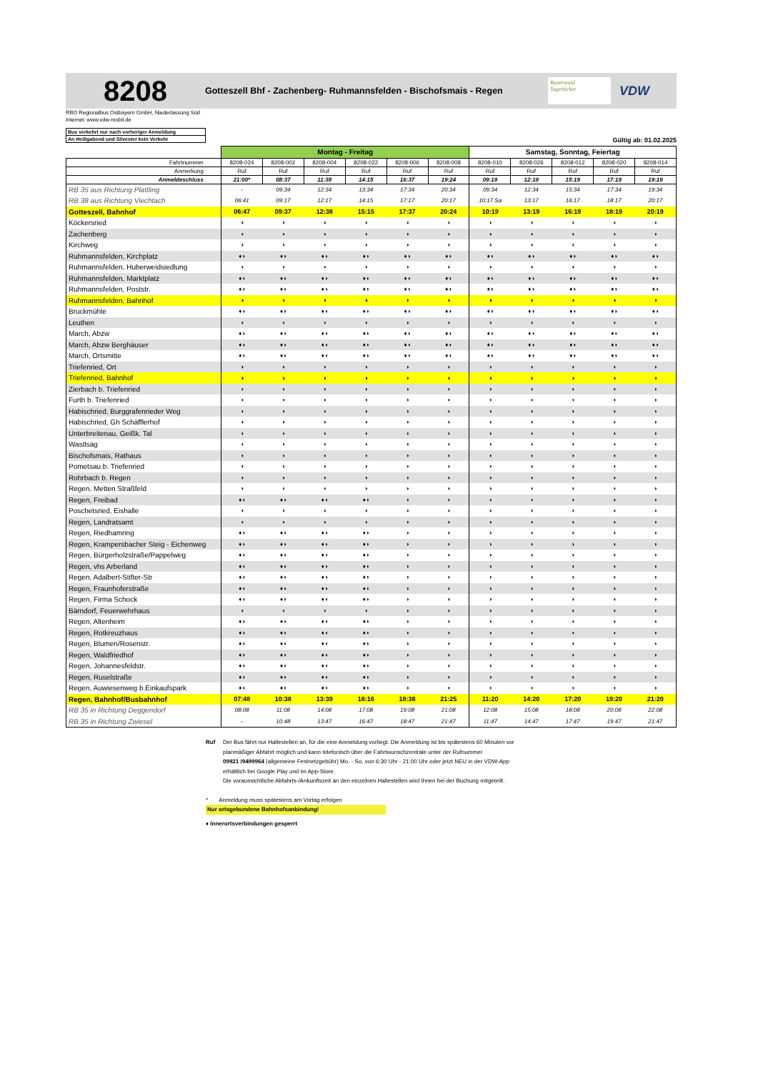8208
Gotteszell Bhf - Zachenberg- Ruhmannsfelden - Bischofsmais - Regen
Bayerwald
Tagesticket
VDW
RBO Regionalbus Ostbayern GmbH, Niederlassung Süd
Internet: www.vdw-mobil.de
Bus verkehrt nur nach vorheriger Anmeldung
An Heiligabend und Silvester kein Verkehr
Gültig ab: 01.02.2025
| | Montag - Freitag | | | | | | Samstag, Sonntag, Feiertag | | | | |
| Fahrtnummer | 8208-024 | 8208-002 | 8208-004 | 8208-022 | 8208-006 | 8208-008 | 8208-010 | 8208-026 | 8208-012 | 8208-020 | 8208-014 |
| Anmerkung | Ruf | Ruf | Ruf | Ruf | Ruf | Ruf | Ruf | Ruf | Ruf | Ruf | Ruf |
| Anmeldeschluss | 21:00* | 08:37 | 11:38 | 14:15 | 16:37 | 19:24 | 09:19 | 12:19 | 15:19 | 17:19 | 19:19 |
| RB 35 aus Richtung Plattling | - | 09:34 | 12:34 | 13:34 | 17:34 | 20:34 | 09:34 | 12:34 | 15:34 | 17:34 | 19:34 |
| RB 38 aus Richtung Viechtach | 06:41 | 09:17 | 12:17 | 14:15 | 17:17 | 20:17 | 10:17 Sa | 13:17 | 16:17 | 18:17 | 20:17 |
| Gotteszell, Bahnhof | 06:47 | 09:37 | 12:38 | 15:15 | 17:37 | 20:24 | 10:19 | 13:19 | 16:19 | 18:19 | 20:19 |
| Köckersried | ◑ | ◑ | ◑ | ◑ | ◑ | ◑ | ◑ | ◑ | ◑ | ◑ | ◑ |
| Zachenberg | ◑ | ◑ | ◑ | ◑ | ◑ | ◑ | ◑ | ◑ | ◑ | ◑ | ◑ |
| Kirchweg | ◑ | ◑ | ◑ | ◑ | ◑ | ◑ | ◑ | ◑ | ◑ | ◑ | ◑ |
| Ruhmannsfelden, Kirchplatz | ♦◑ | ♦◑ | ♦◑ | ♦◑ | ♦◑ | ♦◑ | ♦◑ | ♦◑ | ♦◑ | ♦◑ | ♦◑ |
| Ruhmannsfelden, Huberweidsiedlung | ◑ | ◑ | ◑ | ◑ | ◑ | ◑ | ◑ | ◑ | ◑ | ◑ | ◑ |
| Ruhmannsfelden, Marktplatz | ♦◑ | ♦◑ | ♦◑ | ♦◑ | ♦◑ | ♦◑ | ♦◑ | ♦◑ | ♦◑ | ♦◑ | ♦◑ |
| Ruhmannsfelden, Poststr. | ♦◑ | ♦◑ | ♦◑ | ♦◑ | ♦◑ | ♦◑ | ♦◑ | ♦◑ | ♦◑ | ♦◑ | ♦◑ |
| Ruhmannsfelden, Bahnhof | ◑ | ◑ | ◑ | ◑ | ◑ | ◑ | ◑ | ◑ | ◑ | ◑ | ◑ |
| Bruckmühle | ♦◑ | ♦◑ | ♦◑ | ♦◑ | ♦◑ | ♦◑ | ♦◑ | ♦◑ | ♦◑ | ♦◑ | ♦◑ |
| Leuthen | ◑ | ◑ | ◑ | ◑ | ◑ | ◑ | ◑ | ◑ | ◑ | ◑ | ◑ |
| March, Abzw | ♦◑ | ♦◑ | ♦◑ | ♦◑ | ♦◑ | ♦◑ | ♦◑ | ♦◑ | ♦◑ | ♦◑ | ♦◑ |
| March, Abzw Berghäuser | ♦◑ | ♦◑ | ♦◑ | ♦◑ | ♦◑ | ♦◑ | ♦◑ | ♦◑ | ♦◑ | ♦◑ | ♦◑ |
| March, Ortsmitte | ♦◑ | ♦◑ | ♦◑ | ♦◑ | ♦◑ | ♦◑ | ♦◑ | ♦◑ | ♦◑ | ♦◑ | ♦◑ |
| Triefenried, Ort | ◑ | ◑ | ◑ | ◑ | ◑ | ◑ | ◑ | ◑ | ◑ | ◑ | ◑ |
| Triefenried, Bahnhof | ◑ | ◑ | ◑ | ◑ | ◑ | ◑ | ◑ | ◑ | ◑ | ◑ | ◑ |
| Zierbach b. Triefenried | ◑ | ◑ | ◑ | ◑ | ◑ | ◑ | ◑ | ◑ | ◑ | ◑ | ◑ |
| Furth b. Triefenried | ◑ | ◑ | ◑ | ◑ | ◑ | ◑ | ◑ | ◑ | ◑ | ◑ | ◑ |
| Habischried, Burggrafenrieder Weg | ◑ | ◑ | ◑ | ◑ | ◑ | ◑ | ◑ | ◑ | ◑ | ◑ | ◑ |
| Habischried, Gh Schäfflerhof | ◑ | ◑ | ◑ | ◑ | ◑ | ◑ | ◑ | ◑ | ◑ | ◑ | ◑ |
| Unterbreitenau, Geißk. Tal | ◑ | ◑ | ◑ | ◑ | ◑ | ◑ | ◑ | ◑ | ◑ | ◑ | ◑ |
| Wastlsäg | ◑ | ◑ | ◑ | ◑ | ◑ | ◑ | ◑ | ◑ | ◑ | ◑ | ◑ |
| Bischofsmais, Rathaus | ◑ | ◑ | ◑ | ◑ | ◑ | ◑ | ◑ | ◑ | ◑ | ◑ | ◑ |
| Pometsau b. Triefenried | ◑ | ◑ | ◑ | ◑ | ◑ | ◑ | ◑ | ◑ | ◑ | ◑ | ◑ |
| Rohrbach b. Regen | ◑ | ◑ | ◑ | ◑ | ◑ | ◑ | ◑ | ◑ | ◑ | ◑ | ◑ |
| Regen, Metten Straßfeld | ◑ | ◑ | ◑ | ◑ | ◑ | ◑ | ◑ | ◑ | ◑ | ◑ | ◑ |
| Regen, Freibad | ♦◑ | ♦◑ | ♦◑ | ♦◑ | ◑ | ◑ | ◑ | ◑ | ◑ | ◑ | ◑ |
| Poschetsried, Eishalle | ◑ | ◑ | ◑ | ◑ | ◑ | ◑ | ◑ | ◑ | ◑ | ◑ | ◑ |
| Regen, Landratsamt | ◑ | ◑ | ◑ | ◑ | ◑ | ◑ | ◑ | ◑ | ◑ | ◑ | ◑ |
| Regen, Riedhamring | ♦◑ | ♦◑ | ♦◑ | ♦◑ | ◑ | ◑ | ◑ | ◑ | ◑ | ◑ | ◑ |
| Regen, Krampersbacher Steig - Eichenweg | ♦◑ | ♦◑ | ♦◑ | ♦◑ | ◑ | ◑ | ◑ | ◑ | ◑ | ◑ | ◑ |
| Regen, Bürgerholzstraße/Pappelweg | ♦◑ | ♦◑ | ♦◑ | ♦◑ | ◑ | ◑ | ◑ | ◑ | ◑ | ◑ | ◑ |
| Regen, vhs Arberland | ♦◑ | ♦◑ | ♦◑ | ♦◑ | ◑ | ◑ | ◑ | ◑ | ◑ | ◑ | ◑ |
| Regen, Adalbert-Stifter-Str | ♦◑ | ♦◑ | ♦◑ | ♦◑ | ◑ | ◑ | ◑ | ◑ | ◑ | ◑ | ◑ |
| Regen, Fraunhoferstraße | ♦◑ | ♦◑ | ♦◑ | ♦◑ | ◑ | ◑ | ◑ | ◑ | ◑ | ◑ | ◑ |
| Regen, Firma Schock | ♦◑ | ♦◑ | ♦◑ | ♦◑ | ◑ | ◑ | ◑ | ◑ | ◑ | ◑ | ◑ |
| Bärndorf, Feuerwehrhaus | ◑ | ◑ | ◑ | ◑ | ◑ | ◑ | ◑ | ◑ | ◑ | ◑ | ◑ |
| Regen, Altenheim | ♦◑ | ♦◑ | ♦◑ | ♦◑ | ◑ | ◑ | ◑ | ◑ | ◑ | ◑ | ◑ |
| Regen, Rotkreuzhaus | ♦◑ | ♦◑ | ♦◑ | ♦◑ | ◑ | ◑ | ◑ | ◑ | ◑ | ◑ | ◑ |
| Regen, Blumen/Rosenstr. | ♦◑ | ♦◑ | ♦◑ | ♦◑ | ◑ | ◑ | ◑ | ◑ | ◑ | ◑ | ◑ |
| Regen, Waldfriedhof | ♦◑ | ♦◑ | ♦◑ | ♦◑ | ◑ | ◑ | ◑ | ◑ | ◑ | ◑ | ◑ |
| Regen, Johannesfeldstr. | ♦◑ | ♦◑ | ♦◑ | ♦◑ | ◑ | ◑ | ◑ | ◑ | ◑ | ◑ | ◑ |
| Regen, Ruselstraße | ♦◑ | ♦◑ | ♦◑ | ♦◑ | ◑ | ◑ | ◑ | ◑ | ◑ | ◑ | ◑ |
| Regen, Auwiesenweg b.Einkaufspark | ♦◑ | ♦◑ | ♦◑ | ♦◑ | ◑ | ◑ | ◑ | ◑ | ◑ | ◑ | ◑ |
| Regen, Bahnhof/Busbahnhof | 07:48 | 10:38 | 13:39 | 16:16 | 18:38 | 21:25 | 11:20 | 14:20 | 17:20 | 19:20 | 21:20 |
| RB 35 in Richtung Deggendorf | 08:08 | 11:08 | 14:08 | 17:08 | 19:08 | 21:08 | 12:08 | 15:08 | 18:08 | 20:08 | 22:08 |
| RB 35 in Richtung Zwiesel | - | 10:48 | 13:47 | 16:47 | 18:47 | 21:47 | 11:47 | 14:47 | 17:47 | 19:47 | 21:47 |
Ruf Der Bus fährt nur Haltestellen an, für die eine Anmeldung vorliegt. Die Anmeldung ist bis spätestens 60 Minuten vor
planmäßiger Abfahrt möglich und kann telefonisch über die Fahrtwunschzentrale unter der Rufnummer
09921 /9499964 (allgemeine Festnetzgebühr) Mo. - So. von 6:30 Uhr - 21:00 Uhr oder jetzt NEU in der VDW-App
erhältlich bei Google Play und im App-Store.
Die voraussichtliche Abfahrts-/Ankunftszeit an den einzelnen Haltestellen wird Ihnen bei der Buchung mitgeteilt.
* Anmeldung muss spätestens am Vortag erfolgen
Nur ortsgebundene Bahnhofsanbindung!
♦ Innerortsverbindungen gesperrt